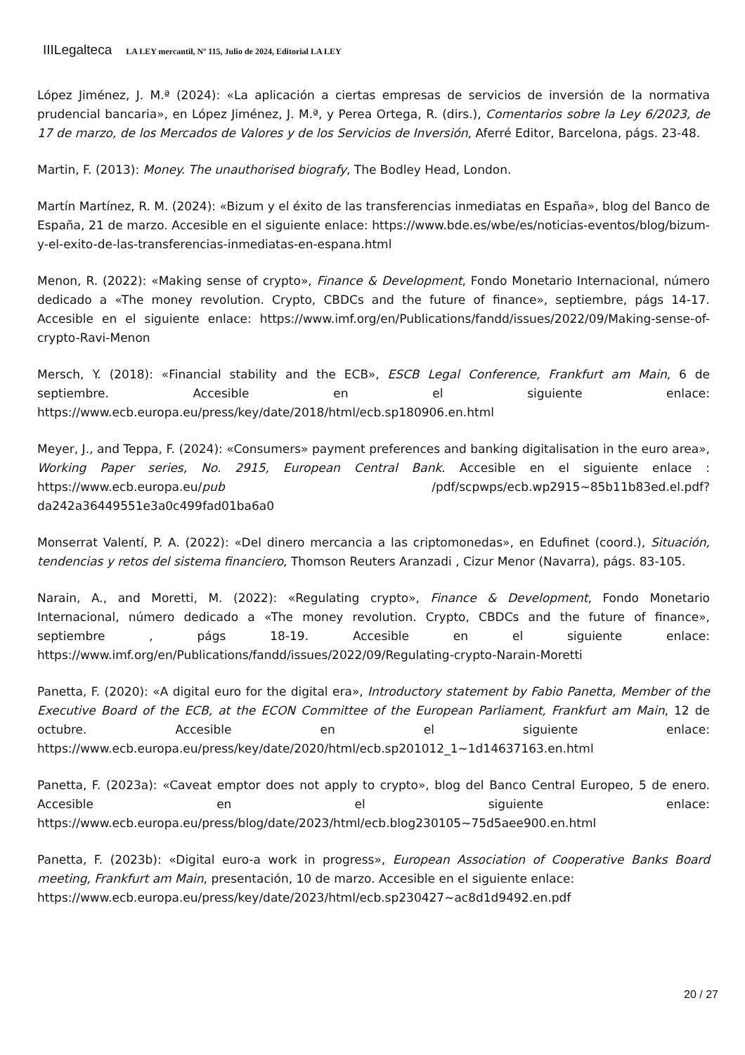IIILegalteca LA LEY mercantil, Nº 115, Julio de 2024, Editorial LA LEY
López Jiménez, J. M.ª (2024): «La aplicación a ciertas empresas de servicios de inversión de la normativa prudencial bancaria», en López Jiménez, J. M.ª, y Perea Ortega, R. (dirs.), Comentarios sobre la Ley 6/2023, de 17 de marzo, de los Mercados de Valores y de los Servicios de Inversión, Aferré Editor, Barcelona, págs. 23-48.
Martin, F. (2013): Money. The unauthorised biografy, The Bodley Head, London.
Martín Martínez, R. M. (2024): «Bizum y el éxito de las transferencias inmediatas en España», blog del Banco de España, 21 de marzo. Accesible en el siguiente enlace: https://www.bde.es/wbe/es/noticias-eventos/blog/bizum-y-el-exito-de-las-transferencias-inmediatas-en-espana.html
Menon, R. (2022): «Making sense of crypto», Finance & Development, Fondo Monetario Internacional, número dedicado a «The money revolution. Crypto, CBDCs and the future of finance», septiembre, págs 14-17. Accesible en el siguiente enlace: https://www.imf.org/en/Publications/fandd/issues/2022/09/Making-sense-of-crypto-Ravi-Menon
Mersch, Y. (2018): «Financial stability and the ECB», ESCB Legal Conference, Frankfurt am Main, 6 de septiembre. Accesible en el siguiente enlace: https://www.ecb.europa.eu/press/key/date/2018/html/ecb.sp180906.en.html
Meyer, J., and Teppa, F. (2024): «Consumers» payment preferences and banking digitalisation in the euro area», Working Paper series, No. 2915, European Central Bank. Accesible en el siguiente enlace : https://www.ecb.europa.eu/pub /pdf/scpwps/ecb.wp2915~85b11b83ed.el.pdf?da242a36449551e3a0c499fad01ba6a0
Monserrat Valentí, P. A. (2022): «Del dinero mercancia a las criptomonedas», en Edufinet (coord.), Situación, tendencias y retos del sistema financiero, Thomson Reuters Aranzadi , Cizur Menor (Navarra), págs. 83-105.
Narain, A., and Moretti, M. (2022): «Regulating crypto», Finance & Development, Fondo Monetario Internacional, número dedicado a «The money revolution. Crypto, CBDCs and the future of finance», septiembre , págs 18-19. Accesible en el siguiente enlace: https://www.imf.org/en/Publications/fandd/issues/2022/09/Regulating-crypto-Narain-Moretti
Panetta, F. (2020): «A digital euro for the digital era», Introductory statement by Fabio Panetta, Member of the Executive Board of the ECB, at the ECON Committee of the European Parliament, Frankfurt am Main, 12 de octubre. Accesible en el siguiente enlace: https://www.ecb.europa.eu/press/key/date/2020/html/ecb.sp201012_1~1d14637163.en.html
Panetta, F. (2023a): «Caveat emptor does not apply to crypto», blog del Banco Central Europeo, 5 de enero. Accesible en el siguiente enlace: https://www.ecb.europa.eu/press/blog/date/2023/html/ecb.blog230105~75d5aee900.en.html
Panetta, F. (2023b): «Digital euro-a work in progress», European Association of Cooperative Banks Board meeting, Frankfurt am Main, presentación, 10 de marzo. Accesible en el siguiente enlace:
https://www.ecb.europa.eu/press/key/date/2023/html/ecb.sp230427~ac8d1d9492.en.pdf
20 / 27